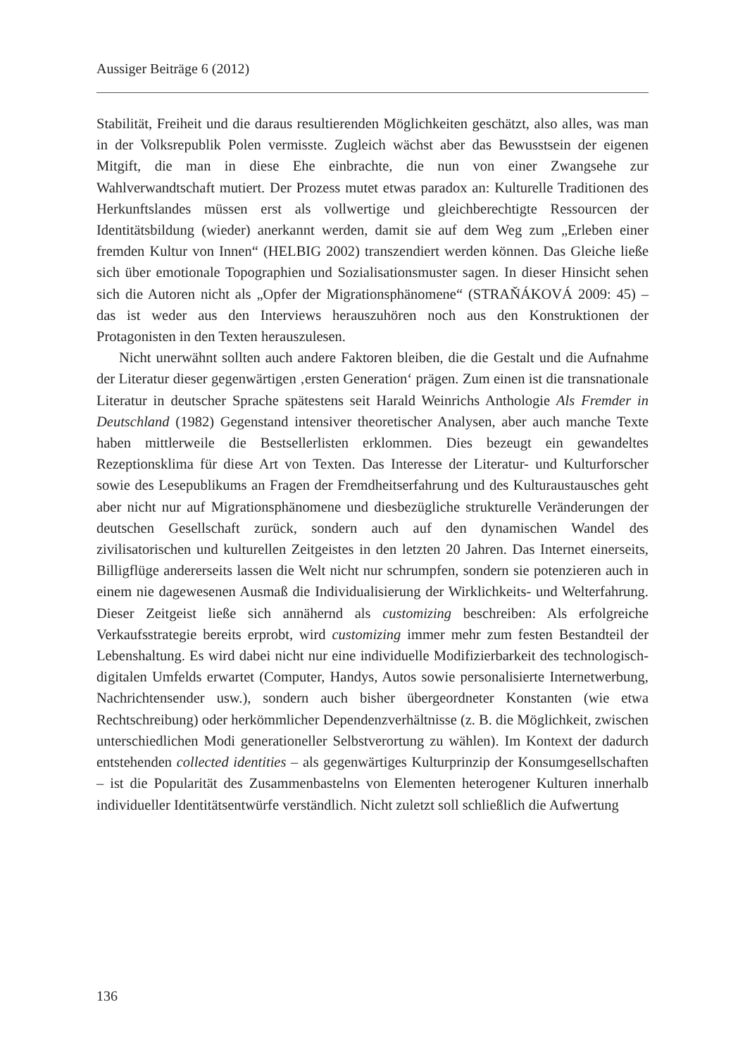Aussiger Beiträge 6 (2012)
Stabilität, Freiheit und die daraus resultierenden Möglichkeiten geschätzt, also alles, was man in der Volksrepublik Polen vermisste. Zugleich wächst aber das Bewusstsein der eigenen Mitgift, die man in diese Ehe einbrachte, die nun von einer Zwangsehe zur Wahlverwandtschaft mutiert. Der Prozess mutet etwas paradox an: Kulturelle Traditionen des Herkunftslandes müssen erst als vollwertige und gleichberechtigte Ressourcen der Identitätsbildung (wieder) anerkannt werden, damit sie auf dem Weg zum „Erleben einer fremden Kultur von Innen“ (HELBIG 2002) transzendiert werden können. Das Gleiche ließe sich über emotionale Topographien und Sozialisationsmuster sagen. In dieser Hinsicht sehen sich die Autoren nicht als „Opfer der Migrationsphänomene“ (STRAŇÁKOVÁ 2009: 45) – das ist weder aus den Interviews herauszuhören noch aus den Konstruktionen der Protagonisten in den Texten herauszulesen.
Nicht unerwähnt sollten auch andere Faktoren bleiben, die die Gestalt und die Aufnahme der Literatur dieser gegenwärtigen ‚ersten Generation‘ prägen. Zum einen ist die transnationale Literatur in deutscher Sprache spätestens seit Harald Weinrichs Anthologie Als Fremder in Deutschland (1982) Gegenstand intensiver theoretischer Analysen, aber auch manche Texte haben mittlerweile die Bestsellerlisten erklommen. Dies bezeugt ein gewandeltes Rezeptionskli­ma für diese Art von Texten. Das Interesse der Literatur- und Kulturforscher sowie des Lesepublikums an Fragen der Fremdheitserfahrung und des Kultur­austausches geht aber nicht nur auf Migrationsphänomene und diesbezügliche strukturelle Veränderungen der deutschen Gesellschaft zurück, sondern auch auf den dynamischen Wandel des zivilisatorischen und kulturellen Zeitgeis­tes in den letzten 20 Jahren. Das Internet einerseits, Billigflüge andererseits lassen die Welt nicht nur schrumpfen, sondern sie potenzieren auch in einem nie dagewesenen Ausmaß die Individualisierung der Wirklichkeits- und Welt­erfahrung. Dieser Zeitgeist ließe sich annähernd als customizing beschreiben: Als erfolgreiche Verkaufsstrategie bereits erprobt, wird customizing immer mehr zum festen Bestandteil der Lebenshaltung. Es wird dabei nicht nur eine individuelle Modifizierbarkeit des technologisch-digitalen Umfelds erwartet (Computer, Handys, Autos sowie personalisierte Internetwerbung, Nachrich­tensender usw.), sondern auch bisher übergeordneter Konstanten (wie etwa Rechtschreibung) oder herkömmlicher Dependenzverhältnisse (z. B. die Mög­lichkeit, zwischen unterschiedlichen Modi generationeller Selbstverortung zu wählen). Im Kontext der dadurch entstehenden collected identities – als ge­genwärtiges Kulturprinzip der Konsumgesellschaften – ist die Popularität des Zusammenbastelns von Elementen heterogener Kulturen innerhalb individueller Identitätsentwürfe verständlich. Nicht zuletzt soll schließlich die Aufwertung
136